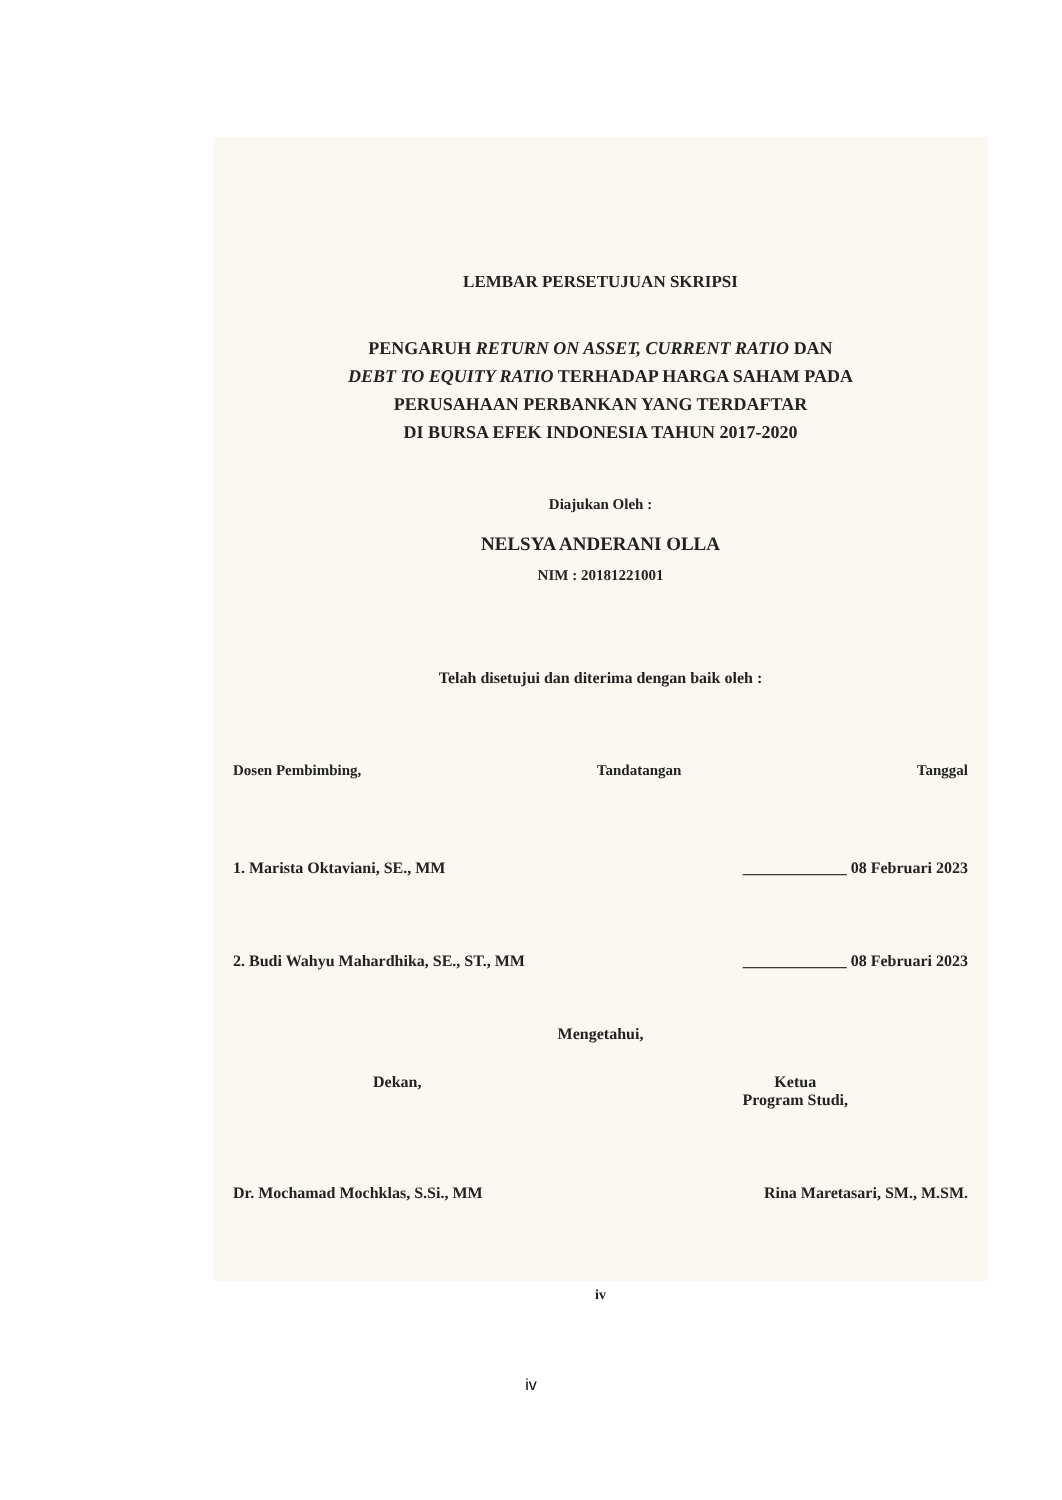LEMBAR PERSETUJUAN SKRIPSI
PENGARUH RETURN ON ASSET, CURRENT RATIO DAN
DEBT TO EQUITY RATIO TERHADAP HARGA SAHAM PADA
PERUSAHAAN PERBANKAN YANG TERDAFTAR
DI BURSA EFEK INDONESIA TAHUN 2017-2020
Diajukan Oleh :
NELSYA ANDERANI OLLA
NIM : 20181221001
Telah disetujui dan diterima dengan baik oleh :
Dosen Pembimbing, Tandatangan Tanggal
1. Marista Oktaviani, SE., MM _____________ 08 Februari 2023
2. Budi Wahyu Mahardhika, SE., ST., MM _____________ 08 Februari 2023
Mengetahui,
Dekan, Ketua
Program Studi,
Dr. Mochamad Mochklas, S.Si., MM Rina Maretasari, SM., M.SM.
iv
iv